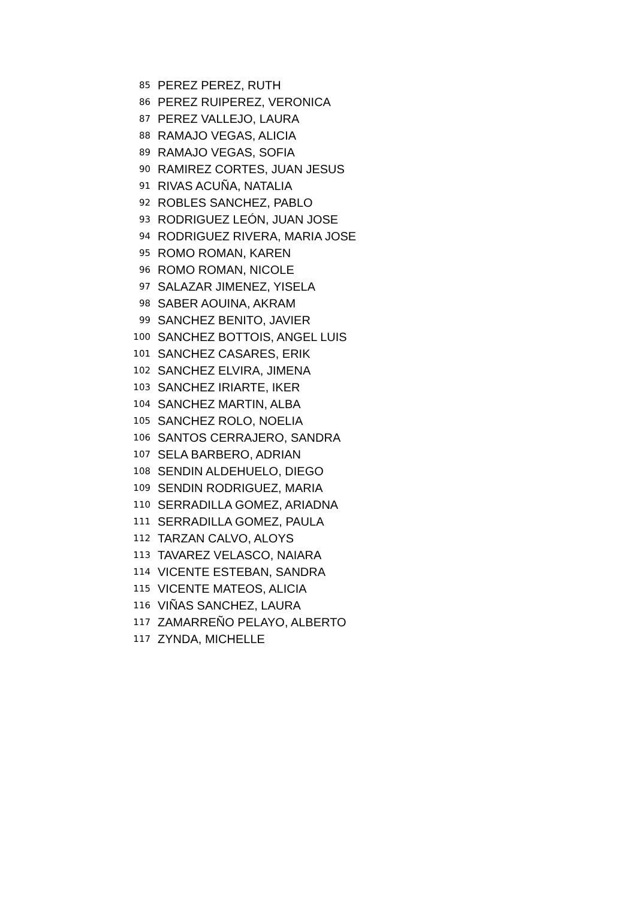| 85 | PEREZ PEREZ, RUTH |
| 86 | PEREZ RUIPEREZ, VERONICA |
| 87 | PEREZ VALLEJO, LAURA |
| 88 | RAMAJO VEGAS, ALICIA |
| 89 | RAMAJO VEGAS, SOFIA |
| 90 | RAMIREZ CORTES, JUAN JESUS |
| 91 | RIVAS ACUÑA, NATALIA |
| 92 | ROBLES SANCHEZ, PABLO |
| 93 | RODRIGUEZ LEÓN, JUAN JOSE |
| 94 | RODRIGUEZ RIVERA, MARIA JOSE |
| 95 | ROMO ROMAN, KAREN |
| 96 | ROMO ROMAN, NICOLE |
| 97 | SALAZAR JIMENEZ, YISELA |
| 98 | SABER AOUINA, AKRAM |
| 99 | SANCHEZ BENITO, JAVIER |
| 100 | SANCHEZ BOTTOIS, ANGEL LUIS |
| 101 | SANCHEZ CASARES, ERIK |
| 102 | SANCHEZ ELVIRA, JIMENA |
| 103 | SANCHEZ IRIARTE, IKER |
| 104 | SANCHEZ MARTIN, ALBA |
| 105 | SANCHEZ ROLO, NOELIA |
| 106 | SANTOS CERRAJERO, SANDRA |
| 107 | SELA BARBERO, ADRIAN |
| 108 | SENDIN ALDEHUELO, DIEGO |
| 109 | SENDIN RODRIGUEZ, MARIA |
| 110 | SERRADILLA GOMEZ, ARIADNA |
| 111 | SERRADILLA GOMEZ, PAULA |
| 112 | TARZAN CALVO, ALOYS |
| 113 | TAVAREZ VELASCO, NAIARA |
| 114 | VICENTE ESTEBAN, SANDRA |
| 115 | VICENTE MATEOS, ALICIA |
| 116 | VIÑAS SANCHEZ, LAURA |
| 117 | ZAMARREÑO PELAYO, ALBERTO |
| 117 | ZYNDA, MICHELLE |